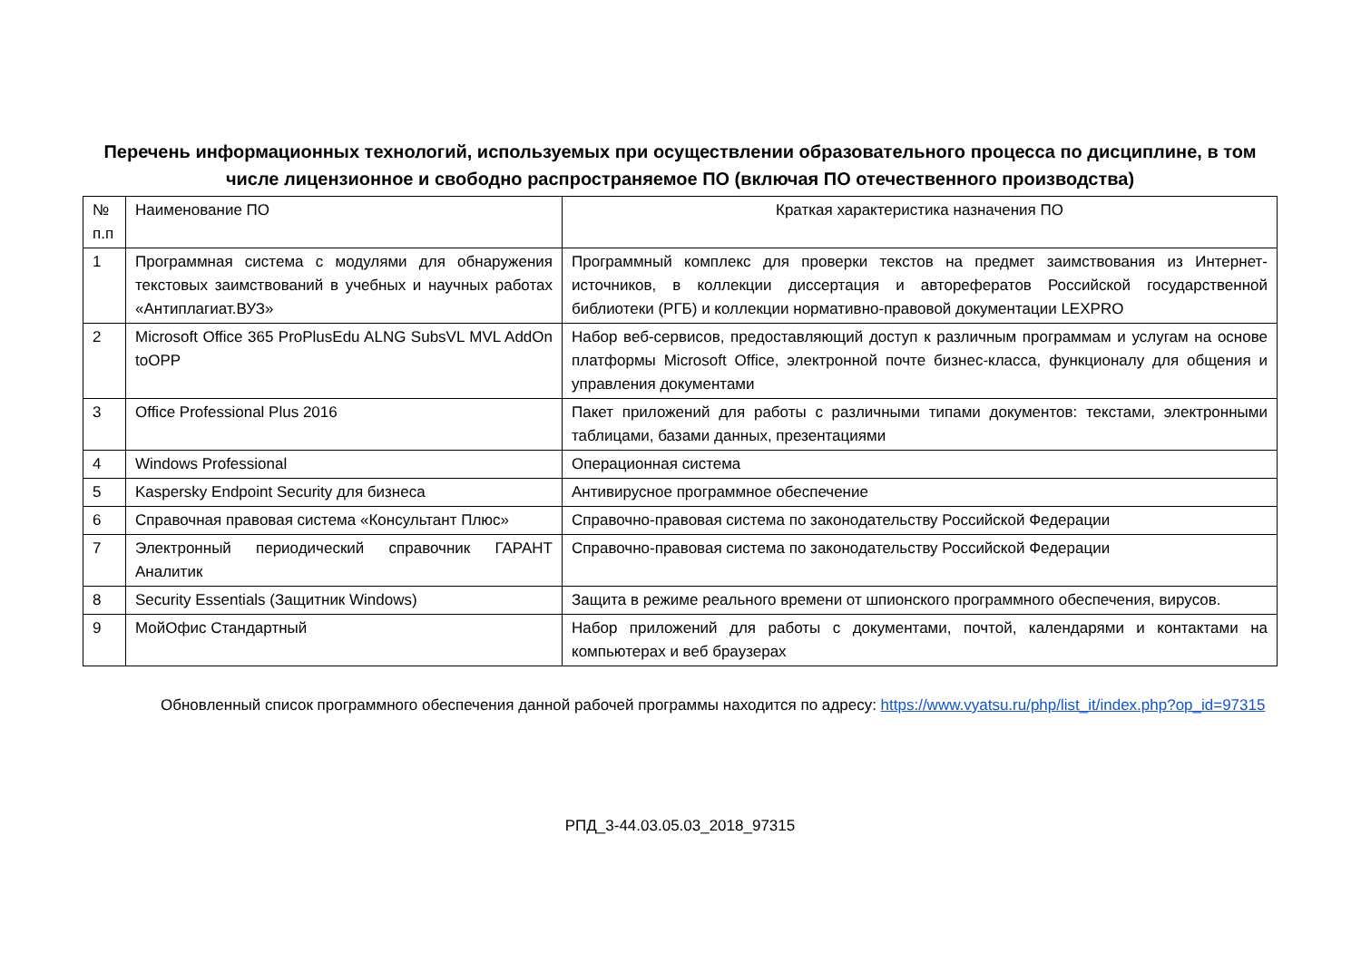Перечень информационных технологий, используемых при осуществлении образовательного процесса по дисциплине, в том числе лицензионное и свободно распространяемое ПО (включая ПО отечественного производства)
| № п.п | Наименование ПО | Краткая характеристика назначения ПО |
| 1 | Программная система с модулями для обнаружения текстовых заимствований в учебных и научных работах «Антиплагиат.ВУЗ» | Программный комплекс для проверки текстов на предмет заимствования из Интернет-источников, в коллекции диссертация и авторефератов Российской государственной библиотеки (РГБ) и коллекции нормативно-правовой документации LEXPRO |
| 2 | Microsoft Office 365 ProPlusEdu ALNG SubsVL MVL AddOn toOPP | Набор веб-сервисов, предоставляющий доступ к различным программам и услугам на основе платформы Microsoft Office, электронной почте бизнес-класса, функционалу для общения и управления документами |
| 3 | Office Professional Plus 2016 | Пакет приложений для работы с различными типами документов: текстами, электронными таблицами, базами данных, презентациями |
| 4 | Windows Professional | Операционная система |
| 5 | Kaspersky Endpoint Security для бизнеса | Антивирусное программное обеспечение |
| 6 | Справочная правовая система «Консультант Плюс» | Справочно-правовая система по законодательству Российской Федерации |
| 7 | Электронный периодический справочник ГАРАНТ Аналитик | Справочно-правовая система по законодательству Российской Федерации |
| 8 | Security Essentials (Защитник Windows) | Защита в режиме реального времени от шпионского программного обеспечения, вирусов. |
| 9 | МойОфис Стандартный | Набор приложений для работы с документами, почтой, календарями и контактами на компьютерах и веб браузерах |
Обновленный список программного обеспечения данной рабочей программы находится по адресу: https://www.vyatsu.ru/php/list_it/index.php?op_id=97315
РПД_3-44.03.05.03_2018_97315